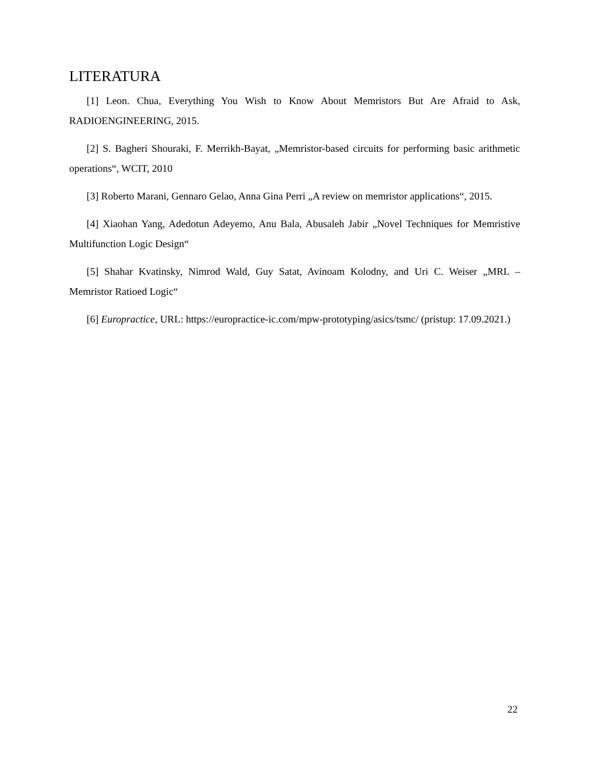LITERATURA
[1] Leon. Chua, Everything You Wish to Know About Memristors But Are Afraid to Ask, RADIOENGINEERING, 2015.
[2] S. Bagheri Shouraki, F. Merrikh-Bayat, „Memristor-based circuits for performing basic arithmetic operations“, WCIT, 2010
[3] Roberto Marani, Gennaro Gelao, Anna Gina Perri „A review on memristor applications“, 2015.
[4] Xiaohan Yang, Adedotun Adeyemo, Anu Bala, Abusaleh Jabir „Novel Techniques for Memristive Multifunction Logic Design“
[5] Shahar Kvatinsky, Nimrod Wald, Guy Satat, Avinoam Kolodny, and Uri C. Weiser „MRL – Memristor Ratioed Logic“
[6] Europractice, URL: https://europractice-ic.com/mpw-prototyping/asics/tsmc/ (pristup: 17.09.2021.)
22